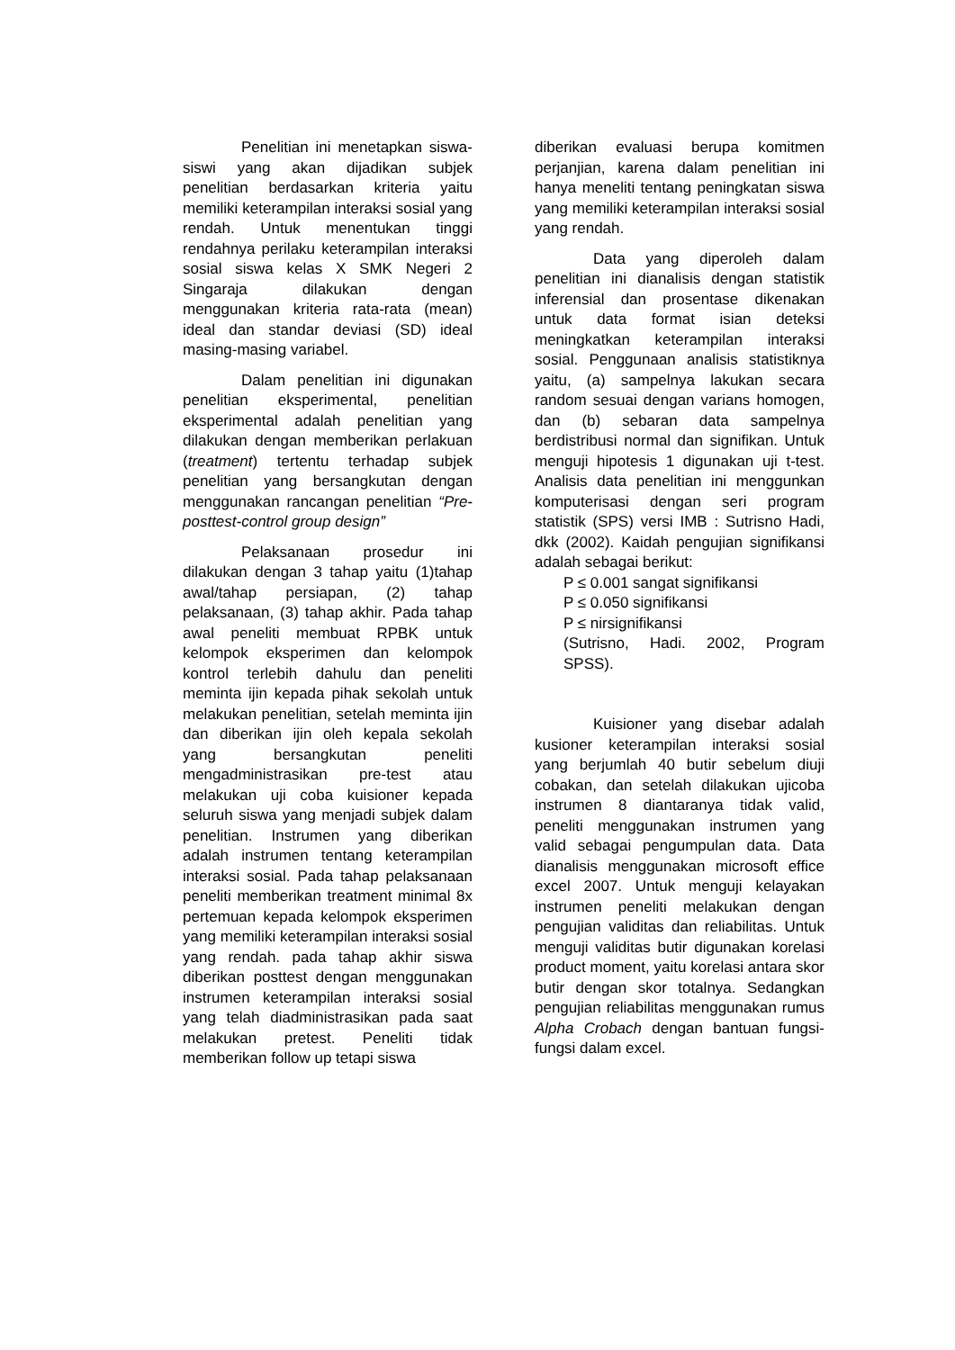Penelitian ini menetapkan siswa-siswi yang akan dijadikan subjek penelitian berdasarkan kriteria yaitu memiliki keterampilan interaksi sosial yang rendah. Untuk menentukan tinggi rendahnya perilaku keterampilan interaksi sosial siswa kelas X SMK Negeri 2 Singaraja dilakukan dengan menggunakan kriteria rata-rata (mean) ideal dan standar deviasi (SD) ideal masing-masing variabel.
Dalam penelitian ini digunakan penelitian eksperimental, penelitian eksperimental adalah penelitian yang dilakukan dengan memberikan perlakuan (treatment) tertentu terhadap subjek penelitian yang bersangkutan dengan menggunakan rancangan penelitian “Pre-posttest-control group design”
Pelaksanaan prosedur ini dilakukan dengan 3 tahap yaitu (1)tahap awal/tahap persiapan, (2) tahap pelaksanaan, (3) tahap akhir. Pada tahap awal peneliti membuat RPBK untuk kelompok eksperimen dan kelompok kontrol terlebih dahulu dan peneliti meminta ijin kepada pihak sekolah untuk melakukan penelitian, setelah meminta ijin dan diberikan ijin oleh kepala sekolah yang bersangkutan peneliti mengadministrasikan pre-test atau melakukan uji coba kuisioner kepada seluruh siswa yang menjadi subjek dalam penelitian. Instrumen yang diberikan adalah instrumen tentang keterampilan interaksi sosial. Pada tahap pelaksanaan peneliti memberikan treatment minimal 8x pertemuan kepada kelompok eksperimen yang memiliki keterampilan interaksi sosial yang rendah. pada tahap akhir siswa diberikan posttest dengan menggunakan instrumen keterampilan interaksi sosial yang telah diadministrasikan pada saat melakukan pretest. Peneliti tidak memberikan follow up tetapi siswa
diberikan evaluasi berupa komitmen perjanjian, karena dalam penelitian ini hanya meneliti tentang peningkatan siswa yang memiliki keterampilan interaksi sosial yang rendah.
Data yang diperoleh dalam penelitian ini dianalisis dengan statistik inferensial dan prosentase dikenakan untuk data format isian deteksi meningkatkan keterampilan interaksi sosial. Penggunaan analisis statistiknya yaitu, (a) sampelnya lakukan secara random sesuai dengan varians homogen, dan (b) sebaran data sampelnya berdistribusi normal dan signifikan. Untuk menguji hipotesis 1 digunakan uji t-test. Analisis data penelitian ini menggunkan komputerisasi dengan seri program statistik (SPS) versi IMB : Sutrisno Hadi, dkk (2002). Kaidah pengujian signifikansi adalah sebagai berikut:
P ≤ 0.001 sangat signifikansi
P ≤ 0.050 signifikansi
P ≤ nirsignifikansi
(Sutrisno, Hadi. 2002, Program SPSS).
Kuisioner yang disebar adalah kusioner keterampilan interaksi sosial yang berjumlah 40 butir sebelum diuji cobakan, dan setelah dilakukan ujicoba instrumen 8 diantaranya tidak valid, peneliti menggunakan instrumen yang valid sebagai pengumpulan data. Data dianalisis menggunakan microsoft effice excel 2007. Untuk menguji kelayakan instrumen peneliti melakukan dengan pengujian validitas dan reliabilitas. Untuk menguji validitas butir digunakan korelasi product moment, yaitu korelasi antara skor butir dengan skor totalnya. Sedangkan pengujian reliabilitas menggunakan rumus Alpha Crobach dengan bantuan fungsi-fungsi dalam excel.